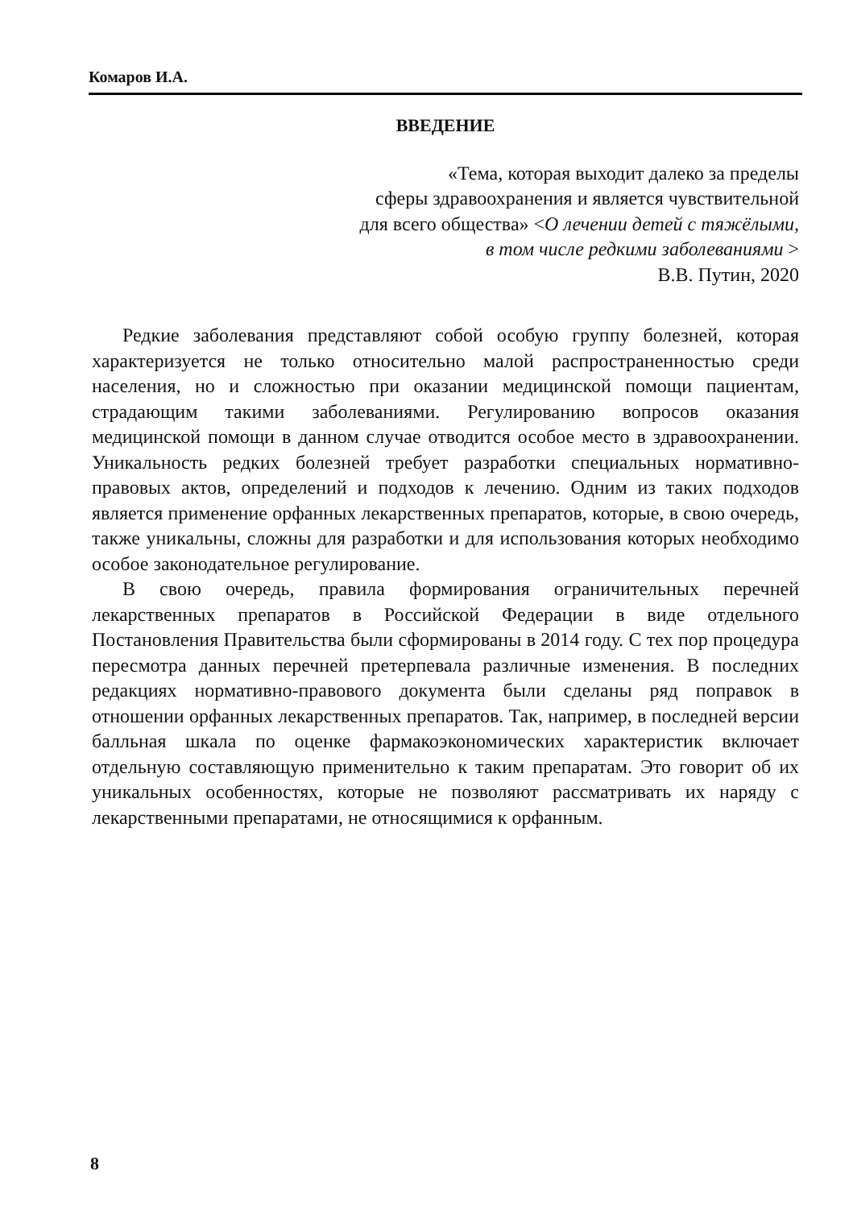Комаров И.А.
ВВЕДЕНИЕ
«Тема, которая выходит далеко за пределы
сферы здравоохранения и является чувствительной
для всего общества» <О лечении детей с тяжёлыми,
в том числе редкими заболеваниями >
В.В. Путин, 2020
Редкие заболевания представляют собой особую группу болезней, которая характеризуется не только относительно малой распространенностью среди населения, но и сложностью при оказании медицинской помощи пациентам, страдающим такими заболеваниями. Регулированию вопросов оказания медицинской помощи в данном случае отводится особое место в здравоохранении. Уникальность редких болезней требует разработки специальных нормативно-правовых актов, определений и подходов к лечению. Одним из таких подходов является применение орфанных лекарственных препаратов, которые, в свою очередь, также уникальны, сложны для разработки и для использования которых необходимо особое законодательное регулирование.
В свою очередь, правила формирования ограничительных перечней лекарственных препаратов в Российской Федерации в виде отдельного Постановления Правительства были сформированы в 2014 году. С тех пор процедура пересмотра данных перечней претерпевала различные изменения. В последних редакциях нормативно-правового документа были сделаны ряд поправок в отношении орфанных лекарственных препаратов. Так, например, в последней версии балльная шкала по оценке фармакоэкономических характеристик включает отдельную составляющую применительно к таким препаратам. Это говорит об их уникальных особенностях, которые не позволяют рассматривать их наряду с лекарственными препаратами, не относящимися к орфанным.
8